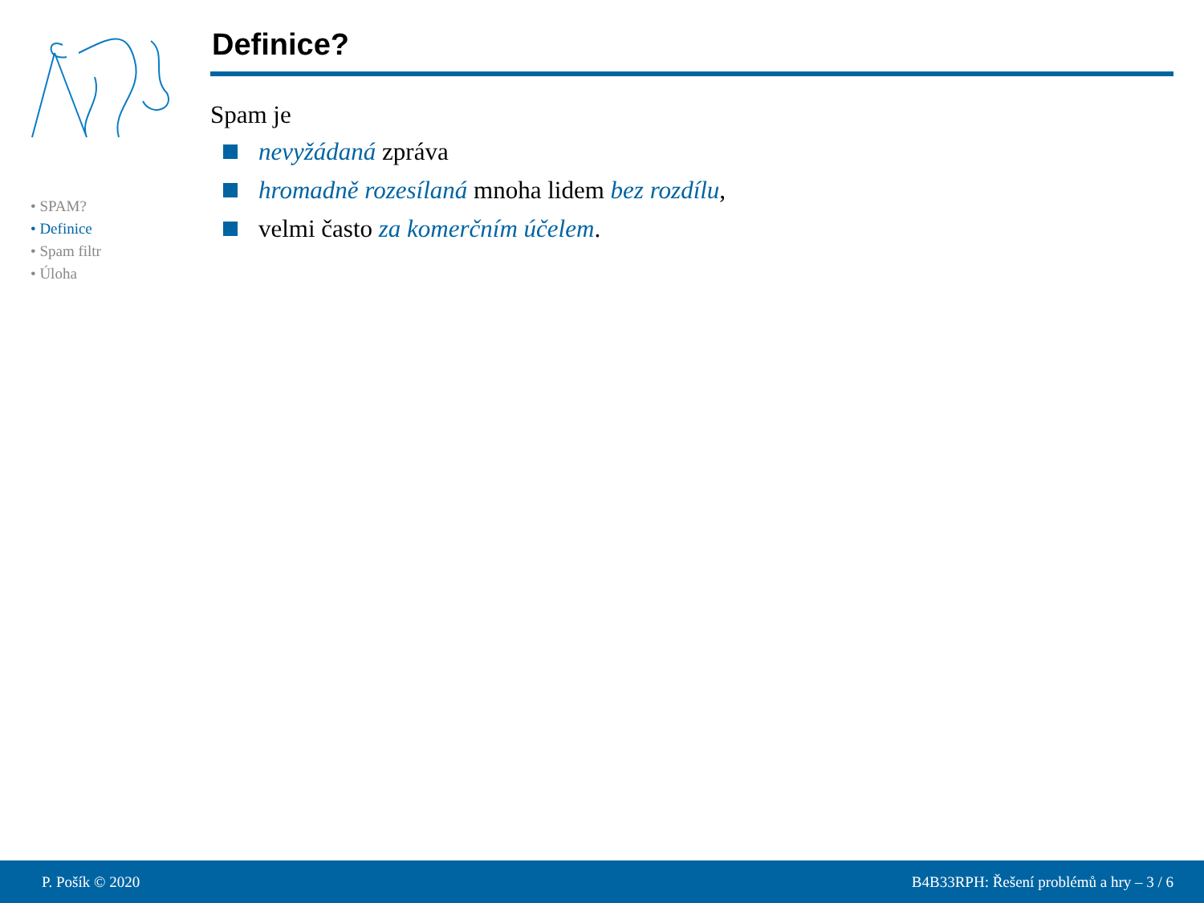• SPAM?
• Definice
• Spam filtr
• Úloha
Definice?
Spam je
nevyžádaná zpráva
hromadně rozesílaná mnoha lidem bez rozdílu,
velmi často za komerčním účelem.
P. Pošík © 2020 B4B33RPH: Řešení problémů a hry – 3 / 6